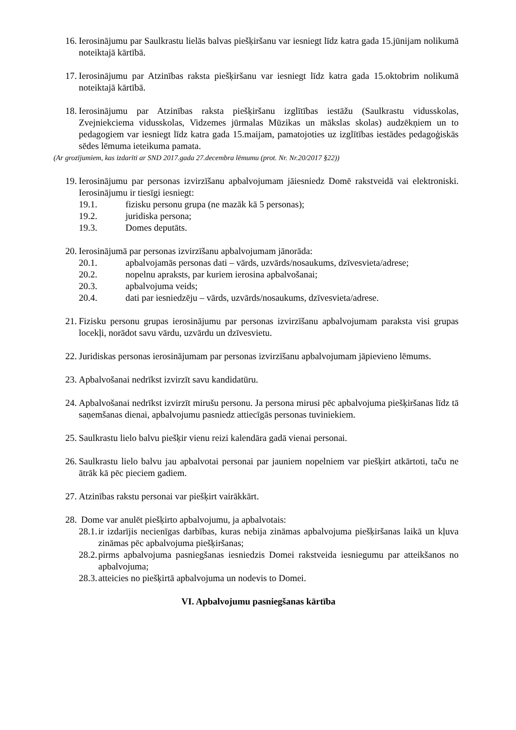16. Ierosinājumu par Saulkrastu lielās balvas piešķiršanu var iesniegt līdz katra gada 15.jūnijam nolikumā noteiktajā kārtībā.
17. Ierosinājumu par Atzinības raksta piešķiršanu var iesniegt līdz katra gada 15.oktobrim nolikumā noteiktajā kārtībā.
18. Ierosinājumu par Atzinības raksta piešķiršanu izglītības iestāžu (Saulkrastu vidusskolas, Zvejniekciema vidusskolas, Vidzemes jūrmalas Mūzikas un mākslas skolas) audzēkņiem un to pedagogiem var iesniegt līdz katra gada 15.maijam, pamatojoties uz izglītības iestādes pedagoģiskās sēdes lēmuma ieteikuma pamata.
(Ar grozījumiem, kas izdarīti ar SND 2017.gada 27.decembra lēmumu (prot. Nr. Nr.20/2017 §22))
19. Ierosinājumu par personas izvirzīšanu apbalvojumam jāiesniedz Domē rakstveidā vai elektroniski. Ierosinājumu ir tiesīgi iesniegt:
19.1. fizisku personu grupa (ne mazāk kā 5 personas);
19.2. juridiska persona;
19.3. Domes deputāts.
20. Ierosinājumā par personas izvirzīšanu apbalvojumam jānorāda:
20.1. apbalvojamās personas dati – vārds, uzvārds/nosaukums, dzīvesvieta/adrese;
20.2. nopelnu apraksts, par kuriem ierosina apbalvošanai;
20.3. apbalvojuma veids;
20.4. dati par iesniedzēju – vārds, uzvārds/nosaukums, dzīvesvieta/adrese.
21. Fizisku personu grupas ierosinājumu par personas izvirzīšanu apbalvojumam paraksta visi grupas locekļi, norādot savu vārdu, uzvārdu un dzīvesvietu.
22. Juridiskas personas ierosinājumam par personas izvirzīšanu apbalvojumam jāpievieno lēmums.
23. Apbalvošanai nedrīkst izvirzīt savu kandidatūru.
24. Apbalvošanai nedrīkst izvirzīt mirušu personu. Ja persona mirusi pēc apbalvojuma piešķiršanas līdz tā saņemšanas dienai, apbalvojumu pasniedz attiecīgās personas tuviniekiem.
25. Saulkrastu lielo balvu piešķir vienu reizi kalendāra gadā vienai personai.
26. Saulkrastu lielo balvu jau apbalvotai personai par jauniem nopelniem var piešķirt atkārtoti, taču ne ātrāk kā pēc pieciem gadiem.
27. Atzinības rakstu personai var piešķirt vairākkārt.
28. Dome var anulēt piešķirto apbalvojumu, ja apbalvotais:
28.1. ir izdarījis necienīgas darbības, kuras nebija zināmas apbalvojuma piešķiršanas laikā un kļuva zināmas pēc apbalvojuma piešķiršanas;
28.2. pirms apbalvojuma pasniegšanas iesniedzis Domei rakstveida iesniegumu par atteikšanos no apbalvojuma;
28.3. atteicies no piešķirtā apbalvojuma un nodevis to Domei.
VI. Apbalvojumu pasniegšanas kārtība